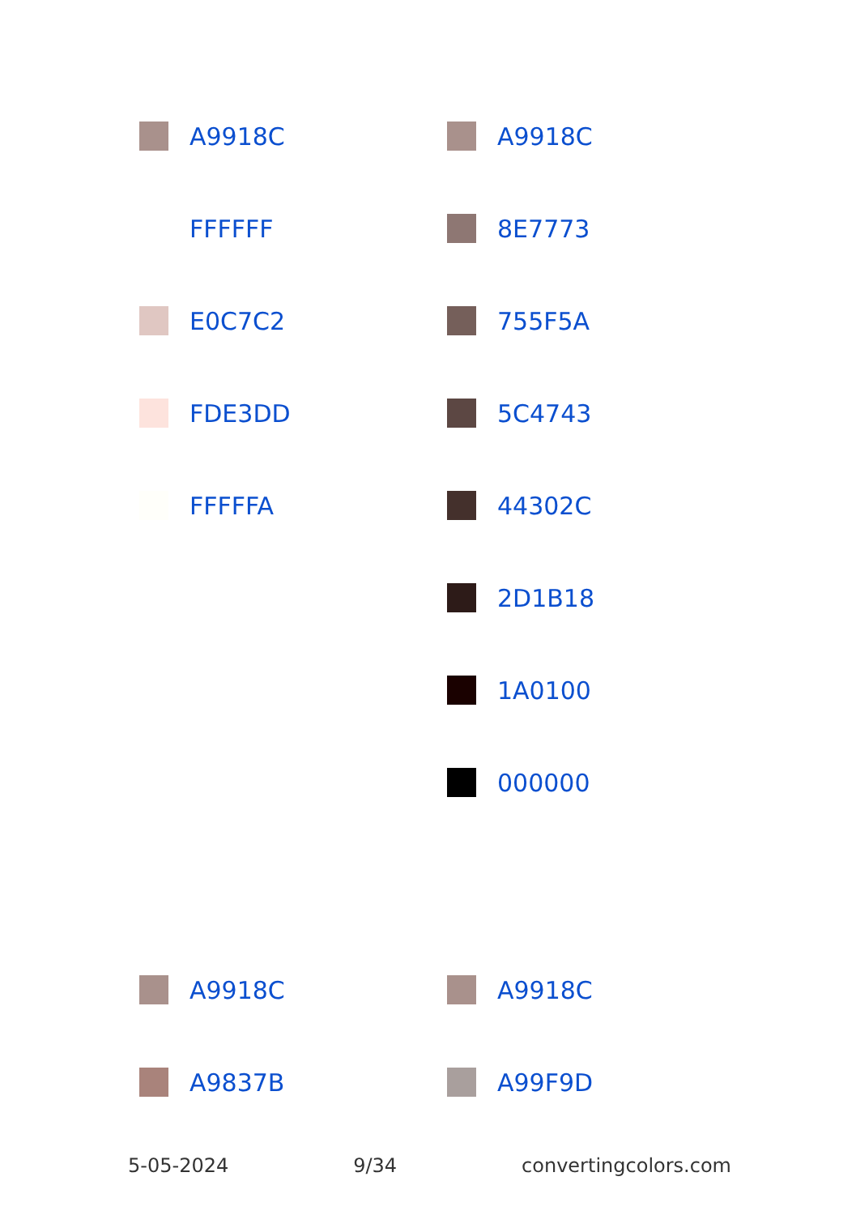A9918C
FFFFFF
E0C7C2
FDE3DD
FFFFFA
A9918C
8E7773
755F5A
5C4743
44302C
2D1B18
1A0100
000000
A9918C
A9837B
A9918C
A99F9D
5-05-2024 9/34 convertingcolors.com